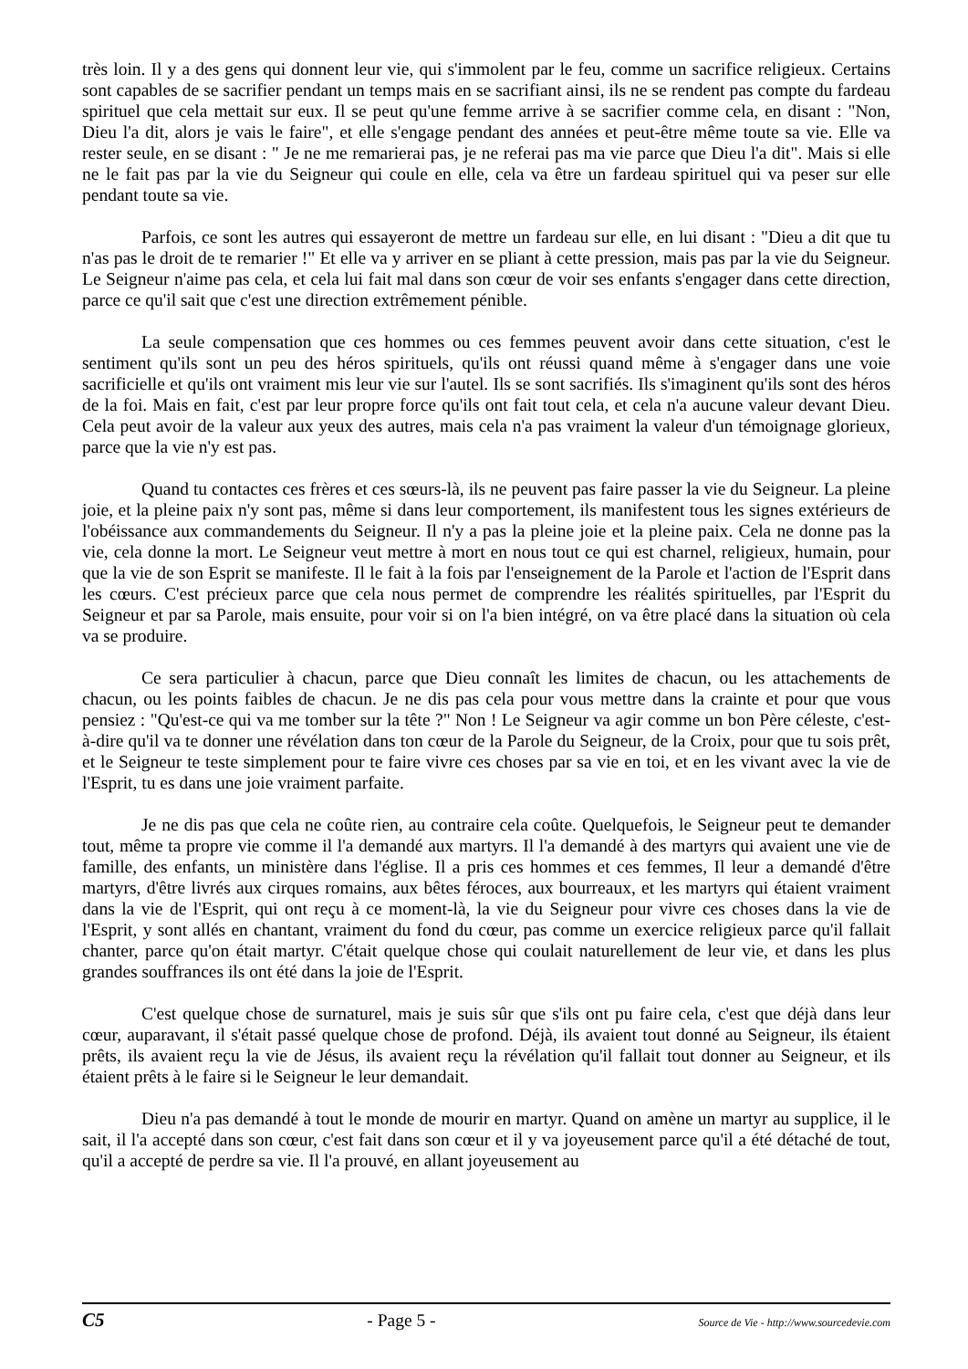très loin. Il y a des gens qui donnent leur vie, qui s'immolent par le feu, comme un sacrifice religieux. Certains sont capables de se sacrifier pendant un temps mais en se sacrifiant ainsi, ils ne se rendent pas compte du fardeau spirituel que cela mettait sur eux. Il se peut qu'une femme arrive à se sacrifier comme cela, en disant : "Non, Dieu l'a dit, alors je vais le faire", et elle s'engage pendant des années et peut-être même toute sa vie. Elle va rester seule, en se disant : " Je ne me remarierai pas, je ne referai pas ma vie parce que Dieu l'a dit". Mais si elle ne le fait pas par la vie du Seigneur qui coule en elle, cela va être un fardeau spirituel qui va peser sur elle pendant toute sa vie.
Parfois, ce sont les autres qui essayeront de mettre un fardeau sur elle, en lui disant : "Dieu a dit que tu n'as pas le droit de te remarier !" Et elle va y arriver en se pliant à cette pression, mais pas par la vie du Seigneur. Le Seigneur n'aime pas cela, et cela lui fait mal dans son cœur de voir ses enfants s'engager dans cette direction, parce ce qu'il sait que c'est une direction extrêmement pénible.
La seule compensation que ces hommes ou ces femmes peuvent avoir dans cette situation, c'est le sentiment qu'ils sont un peu des héros spirituels, qu'ils ont réussi quand même à s'engager dans une voie sacrificielle et qu'ils ont vraiment mis leur vie sur l'autel. Ils se sont sacrifiés. Ils s'imaginent qu'ils sont des héros de la foi. Mais en fait, c'est par leur propre force qu'ils ont fait tout cela, et cela n'a aucune valeur devant Dieu. Cela peut avoir de la valeur aux yeux des autres, mais cela n'a pas vraiment la valeur d'un témoignage glorieux, parce que la vie n'y est pas.
Quand tu contactes ces frères et ces sœurs-là, ils ne peuvent pas faire passer la vie du Seigneur. La pleine joie, et la pleine paix n'y sont pas, même si dans leur comportement, ils manifestent tous les signes extérieurs de l'obéissance aux commandements du Seigneur. Il n'y a pas la pleine joie et la pleine paix. Cela ne donne pas la vie, cela donne la mort. Le Seigneur veut mettre à mort en nous tout ce qui est charnel, religieux, humain, pour que la vie de son Esprit se manifeste. Il le fait à la fois par l'enseignement de la Parole et l'action de l'Esprit dans les cœurs. C'est précieux parce que cela nous permet de comprendre les réalités spirituelles, par l'Esprit du Seigneur et par sa Parole, mais ensuite, pour voir si on l'a bien intégré, on va être placé dans la situation où cela va se produire.
Ce sera particulier à chacun, parce que Dieu connaît les limites de chacun, ou les attachements de chacun, ou les points faibles de chacun. Je ne dis pas cela pour vous mettre dans la crainte et pour que vous pensiez : "Qu'est-ce qui va me tomber sur la tête ?" Non ! Le Seigneur va agir comme un bon Père céleste, c'est-à-dire qu'il va te donner une révélation dans ton cœur de la Parole du Seigneur, de la Croix, pour que tu sois prêt, et le Seigneur te teste simplement pour te faire vivre ces choses par sa vie en toi, et en les vivant avec la vie de l'Esprit, tu es dans une joie vraiment parfaite.
Je ne dis pas que cela ne coûte rien, au contraire cela coûte. Quelquefois, le Seigneur peut te demander tout, même ta propre vie comme il l'a demandé aux martyrs. Il l'a demandé à des martyrs qui avaient une vie de famille, des enfants, un ministère dans l'église. Il a pris ces hommes et ces femmes, Il leur a demandé d'être martyrs, d'être livrés aux cirques romains, aux bêtes féroces, aux bourreaux, et les martyrs qui étaient vraiment dans la vie de l'Esprit, qui ont reçu à ce moment-là, la vie du Seigneur pour vivre ces choses dans la vie de l'Esprit, y sont allés en chantant, vraiment du fond du cœur, pas comme un exercice religieux parce qu'il fallait chanter, parce qu'on était martyr. C'était quelque chose qui coulait naturellement de leur vie, et dans les plus grandes souffrances ils ont été dans la joie de l'Esprit.
C'est quelque chose de surnaturel, mais je suis sûr que s'ils ont pu faire cela, c'est que déjà dans leur cœur, auparavant, il s'était passé quelque chose de profond. Déjà, ils avaient tout donné au Seigneur, ils étaient prêts, ils avaient reçu la vie de Jésus, ils avaient reçu la révélation qu'il fallait tout donner au Seigneur, et ils étaient prêts à le faire si le Seigneur le leur demandait.
Dieu n'a pas demandé à tout le monde de mourir en martyr. Quand on amène un martyr au supplice, il le sait, il l'a accepté dans son cœur, c'est fait dans son cœur et il y va joyeusement parce qu'il a été détaché de tout, qu'il a accepté de perdre sa vie. Il l'a prouvé, en allant joyeusement au
C5 - Page 5 - Source de Vie - http://www.sourcedevie.com